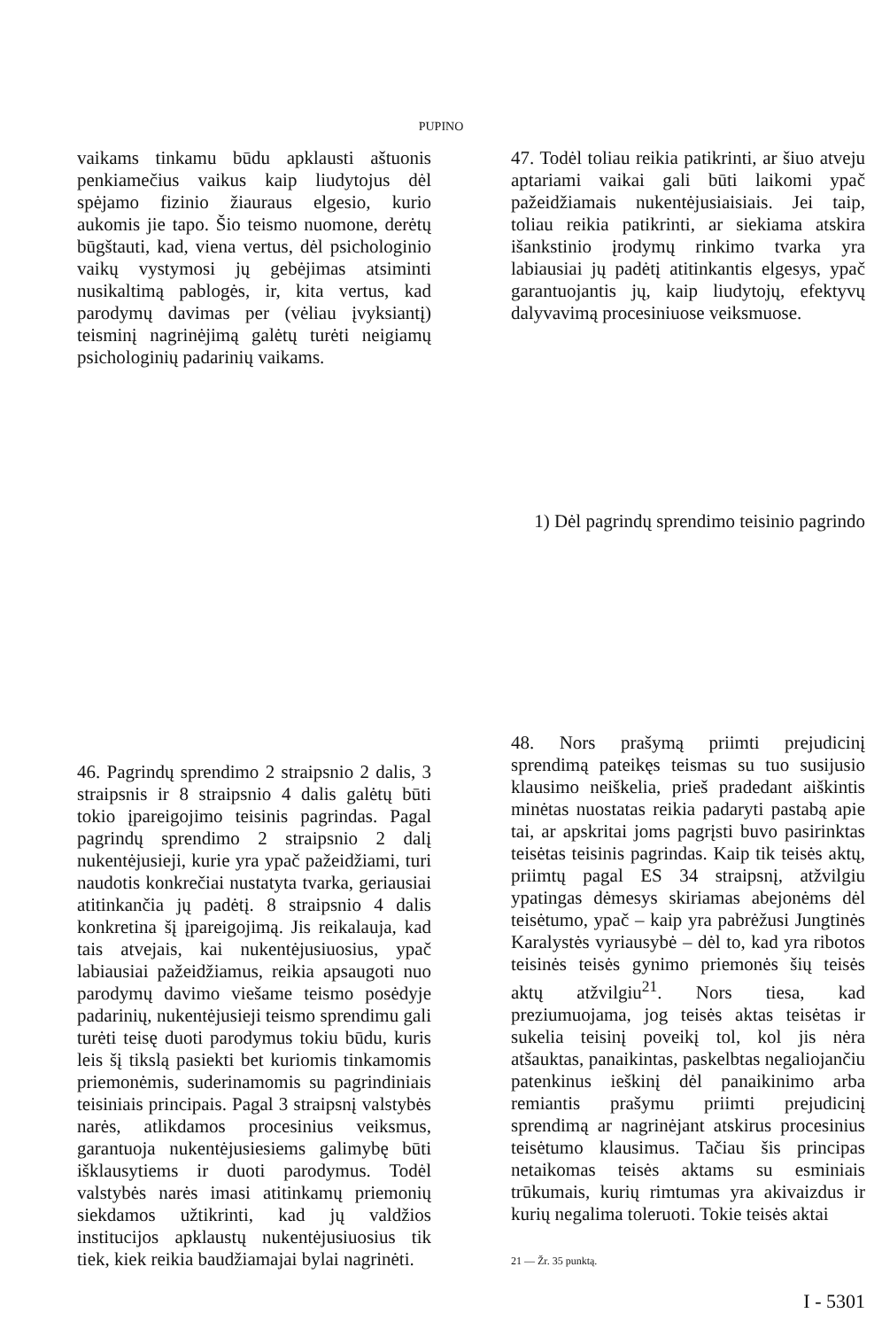PUPINO
vaikams tinkamu būdu apklausti aštuonis penkiamečius vaikus kaip liudytojus dėl spėjamo fizinio žiauraus elgesio, kurio aukomis jie tapo. Šio teismo nuomone, derėtų būgštauti, kad, viena vertus, dėl psichologinio vaikų vystymosi jų gebėjimas atsiminti nusikaltimą pablogės, ir, kita vertus, kad parodymų davimas per (vėliau įvyksiantį) teisminį nagrinėjimą galėtų turėti neigiamų psichologinių padarinių vaikams.
47. Todėl toliau reikia patikrinti, ar šiuo atveju aptariami vaikai gali būti laikomi ypač pažeidžiamais nukentėjusiaisiais. Jei taip, toliau reikia patikrinti, ar siekiama atskira išankstinio įrodymų rinkimo tvarka yra labiausiai jų padėtį atitinkantis elgesys, ypač garantuojantis jų, kaip liudytojų, efektyvų dalyvavimą procesiniuose veiksmuose.
1) Dėl pagrindų sprendimo teisinio pagrindo
46. Pagrindų sprendimo 2 straipsnio 2 dalis, 3 straipsnis ir 8 straipsnio 4 dalis galėtų būti tokio įpareigojimo teisinis pagrindas. Pagal pagrindų sprendimo 2 straipsnio 2 dalį nukentėjusieji, kurie yra ypač pažeidžiami, turi naudotis konkrečiai nustatyta tvarka, geriausiai atitinkančia jų padėtį. 8 straipsnio 4 dalis konkretina šį įpareigojimą. Jis reikalauja, kad tais atvejais, kai nukentėjusiuosius, ypač labiausiai pažeidžiamus, reikia apsaugoti nuo parodymų davimo viešame teismo posėdyje padarinių, nukentėjusieji teismo sprendimu gali turėti teisę duoti parodymus tokiu būdu, kuris leis šį tikslą pasiekti bet kuriomis tinkamomis priemonėmis, suderinamomis su pagrindiniais teisiniais principais. Pagal 3 straipsnį valstybės narės, atlikdamos procesinius veiksmus, garantuoja nukentėjusiesiems galimybę būti išklausytiems ir duoti parodymus. Todėl valstybės narės imasi atitinkamų priemonių siekdamos užtikrinti, kad jų valdžios institucijos apklaustų nukentėjusiuosius tik tiek, kiek reikia baudžiamajai bylai nagrinėti.
48. Nors prašymą priimti prejudicinį sprendimą pateikęs teismas su tuo susijusio klausimo neiškelia, prieš pradedant aiškintis minėtas nuostatas reikia padaryti pastabą apie tai, ar apskritai joms pagrįsti buvo pasirinktas teisėtas teisinis pagrindas. Kaip tik teisės aktų, priimtų pagal ES 34 straipsnį, atžvilgiu ypatingas dėmesys skiriamas abejonėms dėl teisėtumo, ypač – kaip yra pabrėžusi Jungtinės Karalystės vyriausybė – dėl to, kad yra ribotos teisinės teisės gynimo priemonės šių teisės aktų atžvilgiu<sup>21</sup>. Nors tiesa, kad preziumuojama, jog teisės aktas teisėtas ir sukelia teisinį poveikį tol, kol jis nėra atšauktas, panaikintas, paskelbtas negaliojančiu patenkinus ieškinį dėl panaikinimo arba remiantis prašymu priimti prejudicinį sprendimą ar nagrinėjant atskirus procesinius teisėtumo klausimus. Tačiau šis principas netaikomas teisės aktams su esminiais trūkumais, kurių rimtumas yra akivaizdus ir kurių negalima toleruoti. Tokie teisės aktai
21 — Žr. 35 punktą.
I - 5301